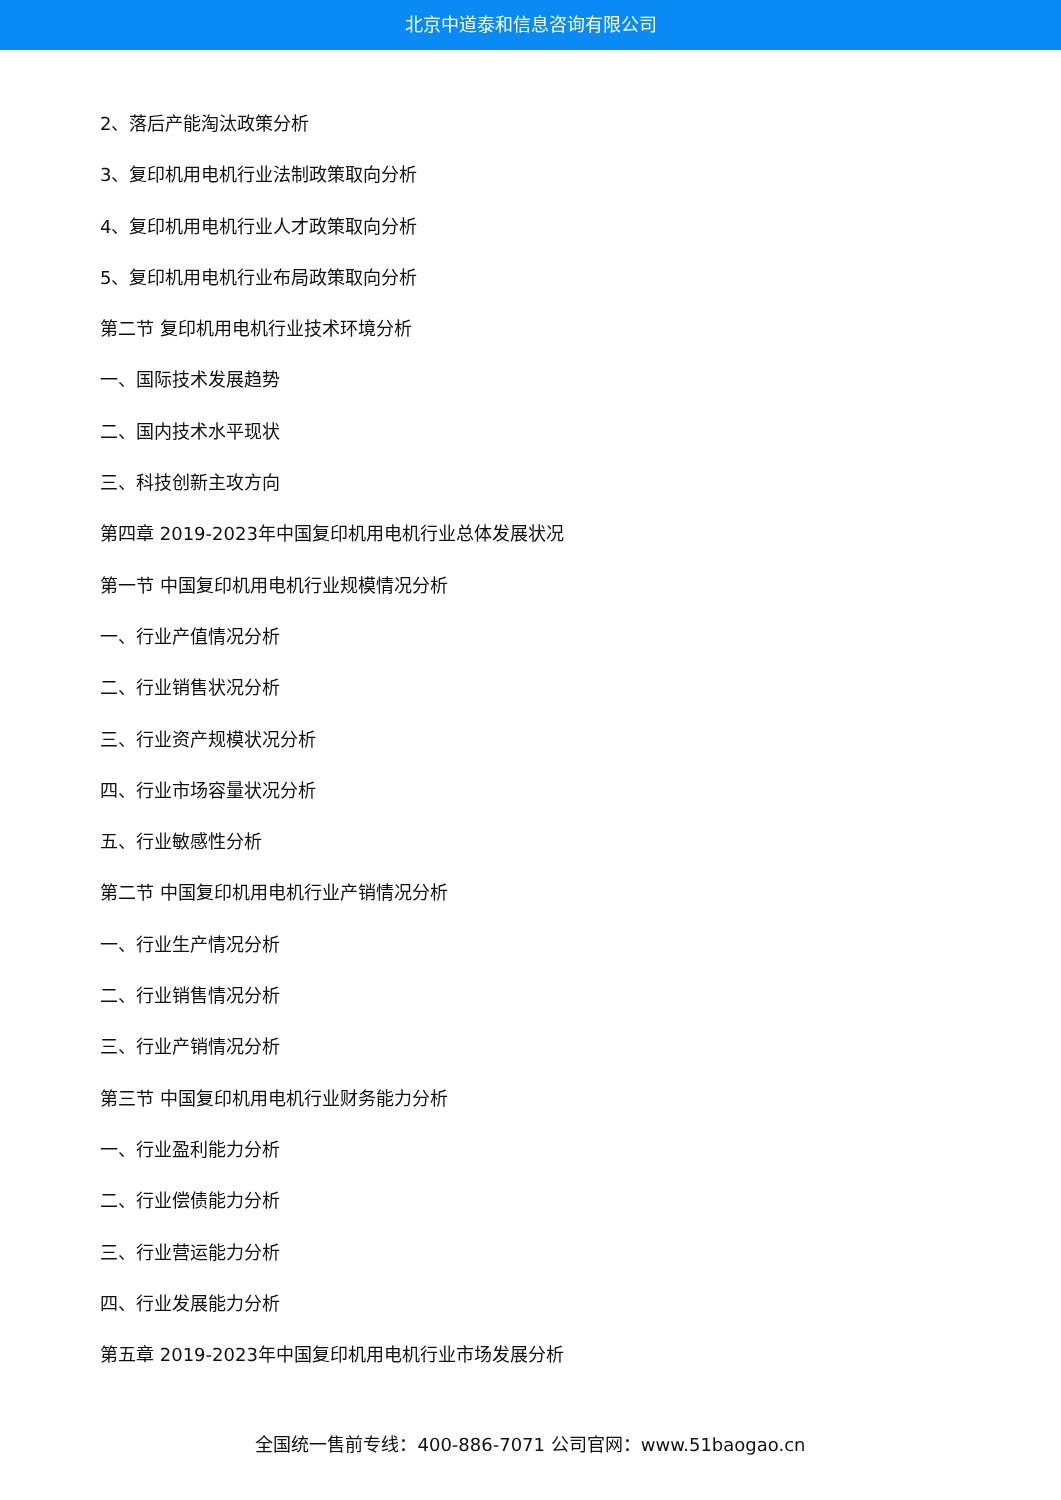北京中道泰和信息咨询有限公司
2、落后产能淘汰政策分析
3、复印机用电机行业法制政策取向分析
4、复印机用电机行业人才政策取向分析
5、复印机用电机行业布局政策取向分析
第二节 复印机用电机行业技术环境分析
一、国际技术发展趋势
二、国内技术水平现状
三、科技创新主攻方向
第四章 2019-2023年中国复印机用电机行业总体发展状况
第一节 中国复印机用电机行业规模情况分析
一、行业产值情况分析
二、行业销售状况分析
三、行业资产规模状况分析
四、行业市场容量状况分析
五、行业敏感性分析
第二节 中国复印机用电机行业产销情况分析
一、行业生产情况分析
二、行业销售情况分析
三、行业产销情况分析
第三节 中国复印机用电机行业财务能力分析
一、行业盈利能力分析
二、行业偿债能力分析
三、行业营运能力分析
四、行业发展能力分析
第五章 2019-2023年中国复印机用电机行业市场发展分析
全国统一售前专线：400-886-7071 公司官网：www.51baogao.cn